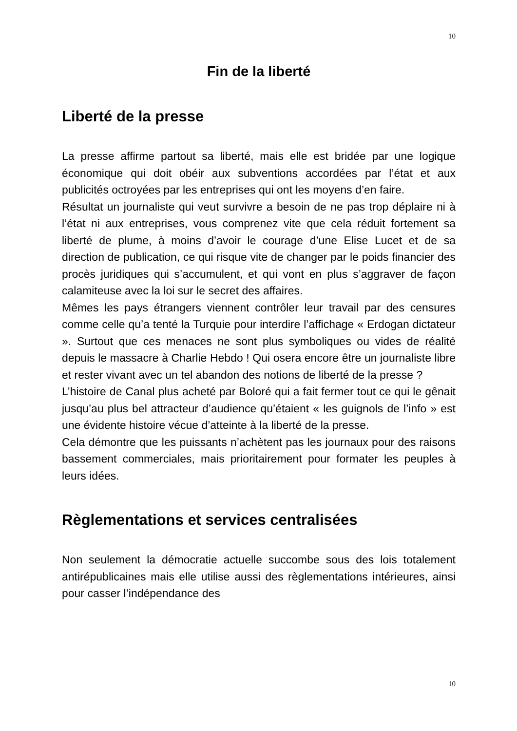10
Fin de la liberté
Liberté de la presse
La presse affirme partout sa liberté, mais elle est bridée par une logique économique qui doit obéir aux subventions accordées par l’état et aux publicités octroyées par les entreprises qui ont les moyens d’en faire.
Résultat un journaliste qui veut survivre a besoin de ne pas trop déplaire ni à l’état ni aux entreprises, vous comprenez vite que cela réduit fortement sa liberté de plume, à moins d’avoir le courage d’une Elise Lucet et de sa direction de publication, ce qui risque vite de changer par le poids financier des procès juridiques qui s’accumulent, et qui vont en plus s’aggraver de façon calamiteuse avec la loi sur le secret des affaires.
Mêmes les pays étrangers viennent contrôler leur travail par des censures comme celle qu’a tenté la Turquie pour interdire l’affichage « Erdogan dictateur ». Surtout que ces menaces ne sont plus symboliques ou vides de réalité depuis le massacre à Charlie Hebdo ! Qui osera encore être un journaliste libre et rester vivant avec un tel abandon des notions de liberté de la presse ?
L’histoire de Canal plus acheté par Boloré qui a fait fermer tout ce qui le gênait jusqu’au plus bel attracteur d’audience qu’étaient « les guignols de l’info » est une évidente histoire vécue d’atteinte à la liberté de la presse.
Cela démontre que les puissants n’achètent pas les journaux pour des raisons bassement commerciales, mais prioritairement pour formater les peuples à leurs idées.
Règlementations et services centralisées
Non seulement la démocratie actuelle succombe sous des lois totalement antirépublicaines mais elle utilise aussi des règlementations intérieures, ainsi pour casser l’indépendance des
10